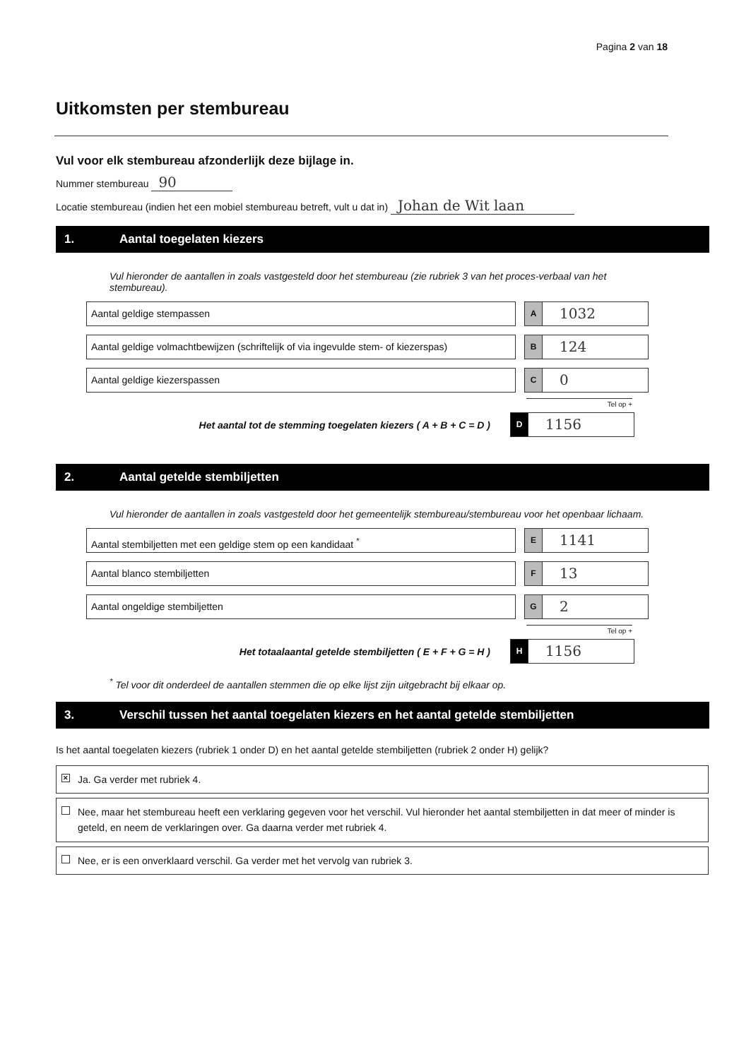Pagina 2 van 18
Uitkomsten per stembureau
Vul voor elk stembureau afzonderlijk deze bijlage in.
Nummer stembureau 90
Locatie stembureau (indien het een mobiel stembureau betreft, vult u dat in) Johan de Wit laan
1. Aantal toegelaten kiezers
Vul hieronder de aantallen in zoals vastgesteld door het stembureau (zie rubriek 3 van het proces-verbaal van het stembureau).
Aantal geldige stempassen
A
1032
Aantal geldige volmachtbewijzen (schriftelijk of via ingevulde stem- of kiezerspas)
B
124
Aantal geldige kiezerspassen
C
0
Tel op +
Het aantal tot de stemming toegelaten kiezers ( A + B + C = D )
D
1156
2. Aantal getelde stembiljetten
Vul hieronder de aantallen in zoals vastgesteld door het gemeentelijk stembureau/stembureau voor het openbaar lichaam.
Aantal stembiljetten met een geldige stem op een kandidaat <sup>*</sup>
E
1141
Aantal blanco stembiljetten
F
13
Aantal ongeldige stembiljetten
G
2
Tel op +
Het totaalaantal getelde stembiljetten ( E + F + G = H )
H
1156
<sup>*</sup> Tel voor dit onderdeel de aantallen stemmen die op elke lijst zijn uitgebracht bij elkaar op.
3. Verschil tussen het aantal toegelaten kiezers en het aantal getelde stembiljetten
Is het aantal toegelaten kiezers (rubriek 1 onder D) en het aantal getelde stembiljetten (rubriek 2 onder H) gelijk?
✕ Ja. Ga verder met rubriek 4.
Nee, maar het stembureau heeft een verklaring gegeven voor het verschil. Vul hieronder het aantal stembiljetten in dat meer of minder is geteld, en neem de verklaringen over. Ga daarna verder met rubriek 4.
Nee, er is een onverklaard verschil. Ga verder met het vervolg van rubriek 3.